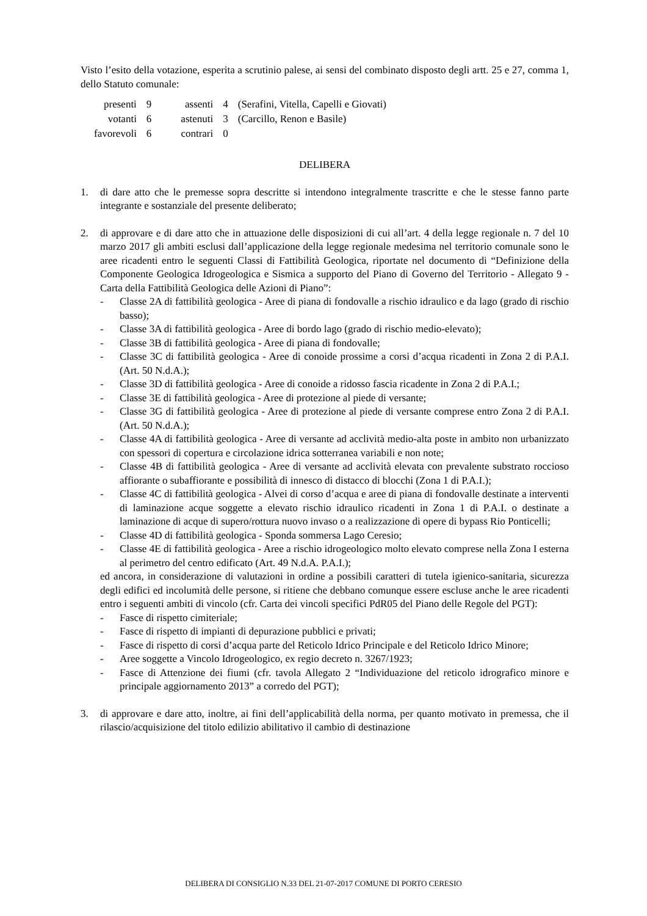Visto l’esito della votazione, esperita a scrutinio palese, ai sensi del combinato disposto degli artt. 25 e 27, comma 1, dello Statuto comunale:
| presenti | 9 | assenti | 4 | (Serafini, Vitella, Capelli e Giovati) |
| votanti | 6 | astenuti | 3 | (Carcillo, Renon e Basile) |
| favorevoli | 6 | contrari | 0 | |
DELIBERA
1. di dare atto che le premesse sopra descritte si intendono integralmente trascritte e che le stesse fanno parte integrante e sostanziale del presente deliberato;
2. di approvare e di dare atto che in attuazione delle disposizioni di cui all’art. 4 della legge regionale n. 7 del 10 marzo 2017 gli ambiti esclusi dall’applicazione della legge regionale medesima nel territorio comunale sono le aree ricadenti entro le seguenti Classi di Fattibilità Geologica, riportate nel documento di “Definizione della Componente Geologica Idrogeologica e Sismica a supporto del Piano di Governo del Territorio - Allegato 9 - Carta della Fattibilità Geologica delle Azioni di Piano”:
- Classe 2A di fattibilità geologica - Aree di piana di fondovalle a rischio idraulico e da lago (grado di rischio basso);
- Classe 3A di fattibilità geologica - Aree di bordo lago (grado di rischio medio-elevato);
- Classe 3B di fattibilità geologica - Aree di piana di fondovalle;
- Classe 3C di fattibilità geologica - Aree di conoide prossime a corsi d’acqua ricadenti in Zona 2 di P.A.I. (Art. 50 N.d.A.);
- Classe 3D di fattibilità geologica - Aree di conoide a ridosso fascia ricadente in Zona 2 di P.A.I.;
- Classe 3E di fattibilità geologica - Aree di protezione al piede di versante;
- Classe 3G di fattibilità geologica - Aree di protezione al piede di versante comprese entro Zona 2 di P.A.I. (Art. 50 N.d.A.);
- Classe 4A di fattibilità geologica - Aree di versante ad acclività medio-alta poste in ambito non urbanizzato con spessori di copertura e circolazione idrica sotterranea variabili e non note;
- Classe 4B di fattibilità geologica - Aree di versante ad acclività elevata con prevalente substrato roccioso affiorante o subaffiorante e possibilità di innesco di distacco di blocchi (Zona 1 di P.A.I.);
- Classe 4C di fattibilità geologica - Alvei di corso d’acqua e aree di piana di fondovalle destinate a interventi di laminazione acque soggette a elevato rischio idraulico ricadenti in Zona 1 di P.A.I. o destinate a laminazione di acque di supero/rottura nuovo invaso o a realizzazione di opere di bypass Rio Ponticelli;
- Classe 4D di fattibilità geologica - Sponda sommersa Lago Ceresio;
- Classe 4E di fattibilità geologica - Aree a rischio idrogeologico molto elevato comprese nella Zona I esterna al perimetro del centro edificato (Art. 49 N.d.A. P.A.I.);
ed ancora, in considerazione di valutazioni in ordine a possibili caratteri di tutela igienico-sanitaria, sicurezza degli edifici ed incolumità delle persone, si ritiene che debbano comunque essere escluse anche le aree ricadenti entro i seguenti ambiti di vincolo (cfr. Carta dei vincoli specifici PdR05 del Piano delle Regole del PGT):
- Fasce di rispetto cimiteriale;
- Fasce di rispetto di impianti di depurazione pubblici e privati;
- Fasce di rispetto di corsi d’acqua parte del Reticolo Idrico Principale e del Reticolo Idrico Minore;
- Aree soggette a Vincolo Idrogeologico, ex regio decreto n. 3267/1923;
- Fasce di Attenzione dei fiumi (cfr. tavola Allegato 2 “Individuazione del reticolo idrografico minore e principale aggiornamento 2013” a corredo del PGT);
3. di approvare e dare atto, inoltre, ai fini dell’applicabilità della norma, per quanto motivato in premessa, che il rilascio/acquisizione del titolo edilizio abilitativo il cambio di destinazione
DELIBERA DI CONSIGLIO N.33 DEL 21-07-2017 COMUNE DI PORTO CERESIO